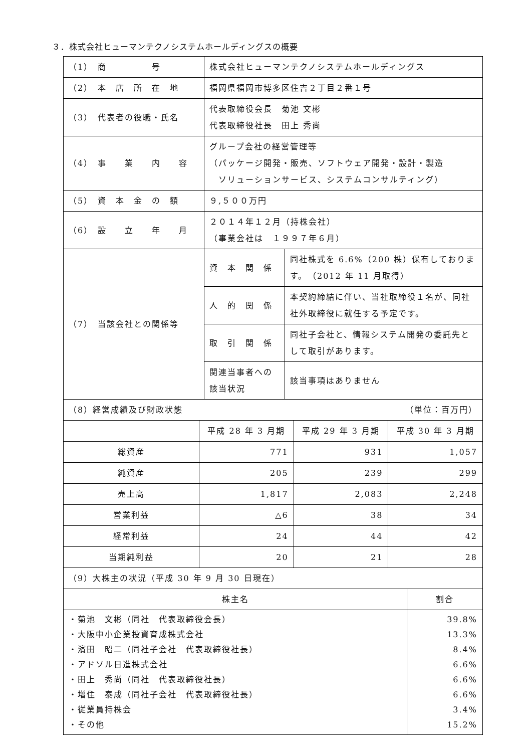３．株式会社ヒューマンテクノシステムホールディングスの概要
| （1） 商 号 | 株式会社ヒューマンテクノシステムホールディングス | |
| （2） 本 店 所 在 地 | 福岡県福岡市博多区住吉２丁目２番１号 | |
| （3） 代表者の役職・氏名 | 代表取締役会長 菊池 文彬 代表取締役社長 田上 秀尚 | |
| （4） 事 業 内 容 | グループ会社の経営管理等 （パッケージ開発・販売、ソフトウェア開発・設計・製造 ソリューションサービス、システムコンサルティング） | |
| （5） 資 本 金 の 額 | ９,５００万円 | |
| （6） 設 立 年 月 | ２０１４年１２月（持株会社） （事業会社は １９９７年６月） | |
| （7） 当該会社との関係等 | 資 本 関 係 | 同社株式を 6.6%（200 株）保有しております。 （2012 年 11 月取得） |
| | 人 的 関 係 | 本契約締結に伴い、当社取締役１名が、同社社外取締役に就任する予定です。 |
| | 取 引 関 係 | 同社子会社と、情報システム開発の委託先として取引があります。 |
| | 関連当事者への該当状況 | 該当事項はありません |
| （8）経営成績及び財政状態 （単位：百万円） | | | |
| | 平成 28 年 3 月期 | 平成 29 年 3 月期 | 平成 30 年 3 月期 |
| 総資産 | 771 | 931 | 1,057 |
| 純資産 | 205 | 239 | 299 |
| 売上高 | 1,817 | 2,083 | 2,248 |
| 営業利益 | △6 | 38 | 34 |
| 経常利益 | 24 | 44 | 42 |
| 当期純利益 | 20 | 21 | 28 |
| （9）大株主の状況（平成 30 年 9 月 30 日現在） | |
| 株主名 | 割合 |
| ・菊池 文彬（同社 代表取締役会長） ・大阪中小企業投資育成株式会社 ・濱田 昭二（同社子会社 代表取締役社長） ・アドソル日進株式会社 ・田上 秀尚（同社 代表取締役社長） ・増住 泰成（同社子会社 代表取締役社長） ・従業員持株会 ・その他 | 39.8% 13.3% 8.4% 6.6% 6.6% 6.6% 3.4% 15.2% |